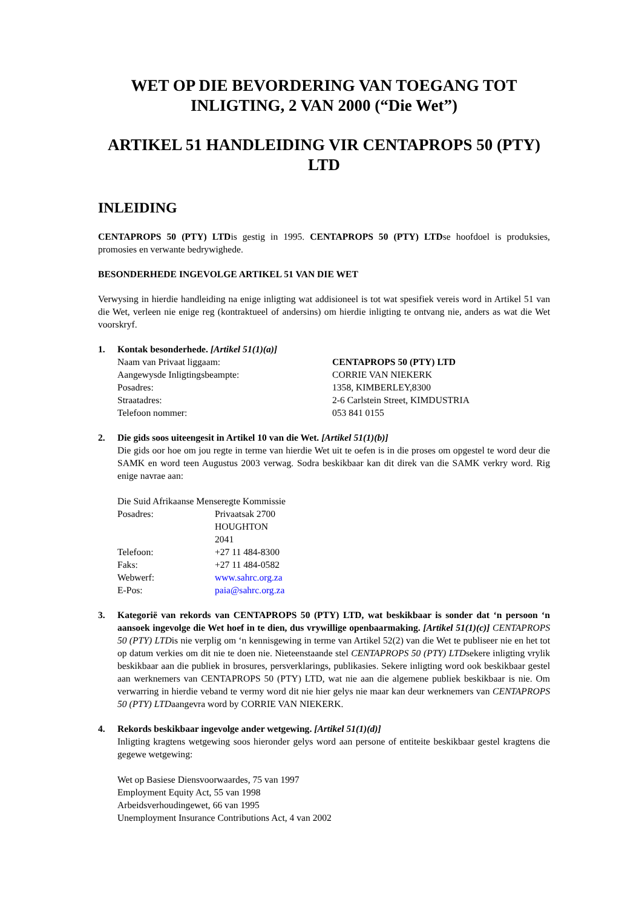WET OP DIE BEVORDERING VAN TOEGANG TOT INLIGTING, 2 VAN 2000 (“Die Wet”)
ARTIKEL 51 HANDLEIDING VIR CENTAPROPS 50 (PTY) LTD
INLEIDING
CENTAPROPS 50 (PTY) LTDis gestig in 1995. CENTAPROPS 50 (PTY) LTDse hoofdoel is produksies, promosies en verwante bedrywighede.
BESONDERHEDE INGEVOLGE ARTIKEL 51 VAN DIE WET
Verwysing in hierdie handleiding na enige inligting wat addisioneel is tot wat spesifiek vereis word in Artikel 51 van die Wet, verleen nie enige reg (kontraktueel of andersins) om hierdie inligting te ontvang nie, anders as wat die Wet voorskryf.
1. Kontak besonderhede. [Artikel 51(1)(a)]
| Naam van Privaat liggaam: | CENTAPROPS 50 (PTY) LTD |
| Aangewysde Inligtingsbeampte: | CORRIE VAN NIEKERK |
| Posadres: | 1358, KIMBERLEY,8300 |
| Straatadres: | 2-6 Carlstein Street, KIMDUSTRIA |
| Telefoon nommer: | 053 841 0155 |
2. Die gids soos uiteengesit in Artikel 10 van die Wet. [Artikel 51(1)(b)]
Die gids oor hoe om jou regte in terme van hierdie Wet uit te oefen is in die proses om opgestel te word deur die SAMK en word teen Augustus 2003 verwag. Sodra beskikbaar kan dit direk van die SAMK verkry word. Rig enige navrae aan:
Die Suid Afrikaanse Menseregte Kommissie
| Posadres: | Privaatsak 2700 HOUGHTON 2041 |
| Telefoon: | +27 11 484-8300 |
| Faks: | +27 11 484-0582 |
| Webwerf: | www.sahrc.org.za |
| E-Pos: | paia@sahrc.org.za |
3. Kategorië van rekords van CENTAPROPS 50 (PTY) LTD, wat beskikbaar is sonder dat ‘n persoon ‘n aansoek ingevolge die Wet hoef in te dien, dus vrywillige openbaarmaking. [Artikel 51(1)(c)] CENTAPROPS 50 (PTY) LTDis nie verplig om ‘n kennisgewing in terme van Artikel 52(2) van die Wet te publiseer nie en het tot op datum verkies om dit nie te doen nie. Nieteenstaande stel CENTAPROPS 50 (PTY) LTDsekere inligting vrylik beskikbaar aan die publiek in brosures, persverklarings, publikasies. Sekere inligting word ook beskikbaar gestel aan werknemers van CENTAPROPS 50 (PTY) LTD, wat nie aan die algemene publiek beskikbaar is nie. Om verwarring in hierdie veband te vermy word dit nie hier gelys nie maar kan deur werknemers van CENTAPROPS 50 (PTY) LTDaangevra word by CORRIE VAN NIEKERK.
4. Rekords beskikbaar ingevolge ander wetgewing. [Artikel 51(1)(d)]
Inligting kragtens wetgewing soos hieronder gelys word aan persone of entiteite beskikbaar gestel kragtens die gegewe wetgewing:
Wet op Basiese Diensvoorwaardes, 75 van 1997
Employment Equity Act, 55 van 1998
Arbeidsverhoudingewet, 66 van 1995
Unemployment Insurance Contributions Act, 4 van 2002